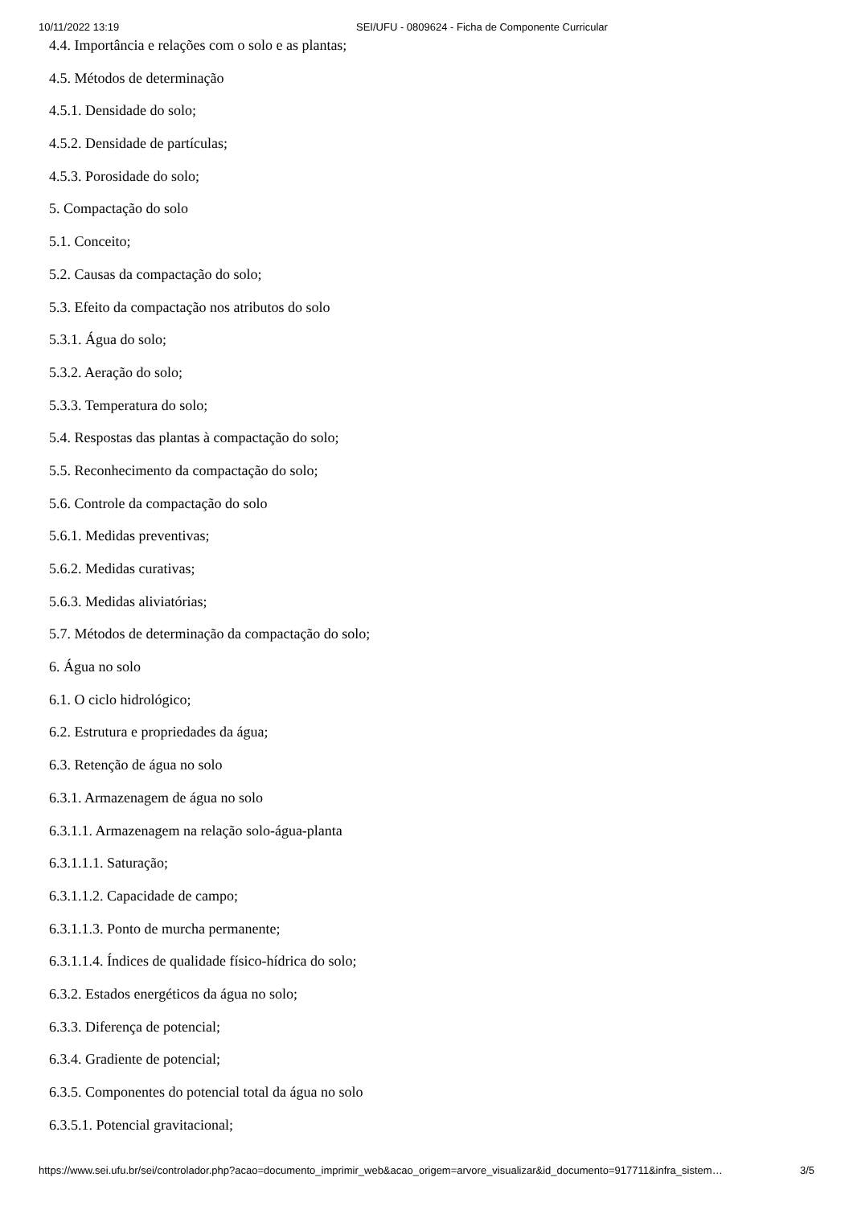10/11/2022 13:19 SEI/UFU - 0809624 - Ficha de Componente Curricular
4.4. Importância e relações com o solo e as plantas;
4.5. Métodos de determinação
4.5.1. Densidade do solo;
4.5.2. Densidade de partículas;
4.5.3. Porosidade do solo;
5. Compactação do solo
5.1. Conceito;
5.2. Causas da compactação do solo;
5.3. Efeito da compactação nos atributos do solo
5.3.1. Água do solo;
5.3.2. Aeração do solo;
5.3.3. Temperatura do solo;
5.4. Respostas das plantas à compactação do solo;
5.5. Reconhecimento da compactação do solo;
5.6. Controle da compactação do solo
5.6.1. Medidas preventivas;
5.6.2. Medidas curativas;
5.6.3. Medidas aliviatórias;
5.7. Métodos de determinação da compactação do solo;
6. Água no solo
6.1. O ciclo hidrológico;
6.2. Estrutura e propriedades da água;
6.3. Retenção de água no solo
6.3.1. Armazenagem de água no solo
6.3.1.1. Armazenagem na relação solo-água-planta
6.3.1.1.1. Saturação;
6.3.1.1.2. Capacidade de campo;
6.3.1.1.3. Ponto de murcha permanente;
6.3.1.1.4. Índices de qualidade físico-hídrica do solo;
6.3.2. Estados energéticos da água no solo;
6.3.3. Diferença de potencial;
6.3.4. Gradiente de potencial;
6.3.5. Componentes do potencial total da água no solo
6.3.5.1. Potencial gravitacional;
https://www.sei.ufu.br/sei/controlador.php?acao=documento_imprimir_web&acao_origem=arvore_visualizar&id_documento=917711&infra_sistem… 3/5